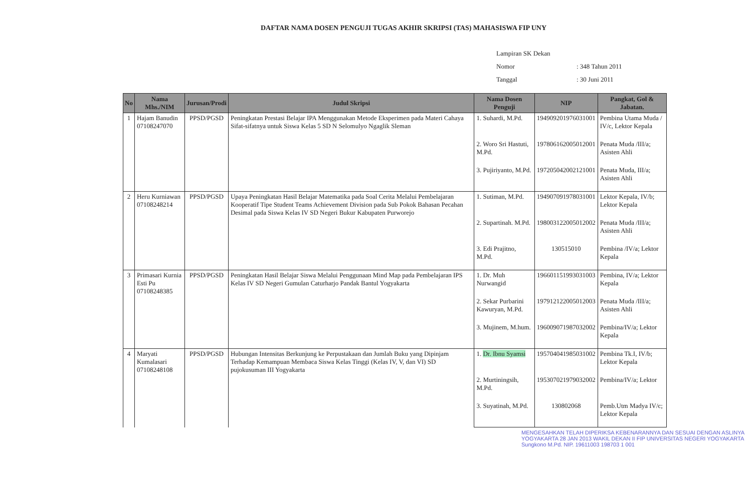DAFTAR NAMA DOSEN PENGUJI TUGAS AKHIR SKRIPSI (TAS) MAHASISWA FIP UNY
Lampiran SK Dekan
Nomor: 348 Tahun 2011
Tanggal: 30 Juni 2011
| No | Nama Mhs./NIM | Jurusan/Prodi | Judul Skripsi | Nama Dosen Penguji | NIP | Pangkat, Gol & Jabatan. |
| --- | --- | --- | --- | --- | --- | --- |
| 1 | Hajam Banudin 07108247070 | PPSD/PGSD | Peningkatan Prestasi Belajar IPA Menggunakan Metode Eksperimen pada Materi Cahaya Sifat-sifatnya untuk Siswa Kelas 5 SD N Selomulyo Ngaglik Sleman | 1. Suhardi, M.Pd. | 194909201976031001 | Pembina Utama Muda / IV/c, Lektor Kepala |
| | | | | 2. Woro Sri Hastuti, M.Pd. | 197806162005012001 | Penata Muda /III/a; Asisten Ahli |
| | | | | 3. Pujiriyanto, M.Pd. | 197205042002121001 | Penata Muda, III/a; Asisten Ahli |
| 2 | Heru Kurniawan 07108248214 | PPSD/PGSD | Upaya Peningkatan Hasil Belajar Matematika pada Soal Cerita Melalui Pembelajaran Kooperatif Tipe Student Teams Achievement Division pada Sub Pokok Bahasan Pecahan Desimal pada Siswa Kelas IV SD Negeri Bukur Kabupaten Purworejo | 1. Sutiman, M.Pd. | 194907091978031001 | Lektor Kepala, IV/b; Lektor Kepala |
| | | | | 2. Supartinah. M.Pd. | 198003122005012002 | Penata Muda /III/a; Asisten Ahli |
| | | | | 3. Edi Prajitno, M.Pd. | 130515010 | Pembina /IV/a; Lektor Kepala |
| 3 | Primasari Kurnia Esti Pu 07108248385 | PPSD/PGSD | Peningkatan Hasil Belajar Siswa Melalui Penggunaan Mind Map pada Pembelajaran IPS Kelas IV SD Negeri Gumulan Caturharjo Pandak Bantul Yogyakarta | 1. Dr. Muh Nurwangid | 196601151993031003 | Pembina, IV/a; Lektor Kepala |
| | | | | 2. Sekar Purbarini Kawuryan, M.Pd. | 197912122005012003 | Penata Muda /III/a; Asisten Ahli |
| | | | | 3. Mujinem, M.hum. | 196009071987032002 | Pembina/IV/a; Lektor Kepala |
| 4 | Maryati Kumalasari 07108248108 | PPSD/PGSD | Hubungan Intensitas Berkunjung ke Perpustakaan dan Jumlah Buku yang Dipinjam Terhadap Kemampuan Membaca Siswa Kelas Tinggi (Kelas IV, V, dan VI) SD pujokusuman III Yogyakarta | 1. Dr. Ibnu Syamsi | 195704041985031002 | Pembina Tk.I, IV/b; Lektor Kepala |
| | | | | 2. Murtiningsih, M.Pd. | 195307021979032002 | Pembina/IV/a; Lektor |
| | | | | 3. Suyatinah, M.Pd. | 130802068 | Pemb.Utm Madya IV/c; Lektor Kepala |
MENGESAHKAN TELAH DIPERIKSA KEBENARANNYA DAN SESUAI DENGAN ASLINYA YOGYAKARTA 28 JAN 2013 WAKIL DEKAN II FIP UNIVERSITAS NEGERI YOGYAKARTA Sungkono M.Pd. NIP. 19611003 198703 1 001